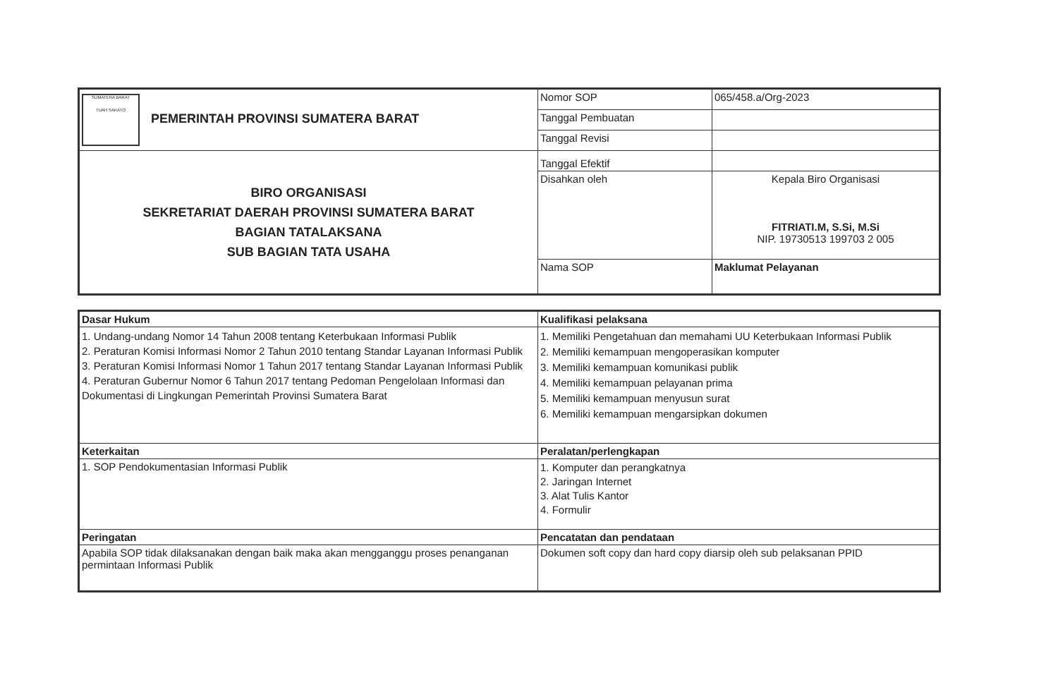| SUMATERA BARAT TUAH SAKATO PEMERINTAH PROVINSI SUMATERA BARAT | Nomor SOP | 065/458.a/Org-2023 |
| | Tanggal Pembuatan | |
| | Tanggal Revisi | |
| BIRO ORGANISASI SEKRETARIAT DAERAH PROVINSI SUMATERA BARAT BAGIAN TATALAKSANA SUB BAGIAN TATA USAHA | Tanggal Efektif | |
| | Disahkan oleh | Kepala Biro Organisasi FITRIATI.M, S.Si, M.Si NIP. 19730513 199703 2 005 |
| | Nama SOP | Maklumat Pelayanan |
| Dasar Hukum | Kualifikasi pelaksana |
| 1. Undang-undang Nomor 14 Tahun 2008 tentang Keterbukaan Informasi Publik 2. Peraturan Komisi Informasi Nomor 2 Tahun 2010 tentang Standar Layanan Informasi Publik 3. Peraturan Komisi Informasi Nomor 1 Tahun 2017 tentang Standar Layanan Informasi Publik 4. Peraturan Gubernur Nomor 6 Tahun 2017 tentang Pedoman Pengelolaan Informasi dan Dokumentasi di Lingkungan Pemerintah Provinsi Sumatera Barat | 1. Memiliki Pengetahuan dan memahami UU Keterbukaan Informasi Publik 2. Memiliki kemampuan mengoperasikan komputer 3. Memiliki kemampuan komunikasi publik 4. Memiliki kemampuan pelayanan prima 5. Memiliki kemampuan menyusun surat 6. Memiliki kemampuan mengarsipkan dokumen |
| Keterkaitan | Peralatan/perlengkapan |
| 1. SOP Pendokumentasian Informasi Publik | 1. Komputer dan perangkatnya 2. Jaringan Internet 3. Alat Tulis Kantor 4. Formulir |
| Peringatan | Pencatatan dan pendataan |
| Apabila SOP tidak dilaksanakan dengan baik maka akan mengganggu proses penanganan permintaan Informasi Publik | Dokumen soft copy dan hard copy diarsip oleh sub pelaksanan PPID |